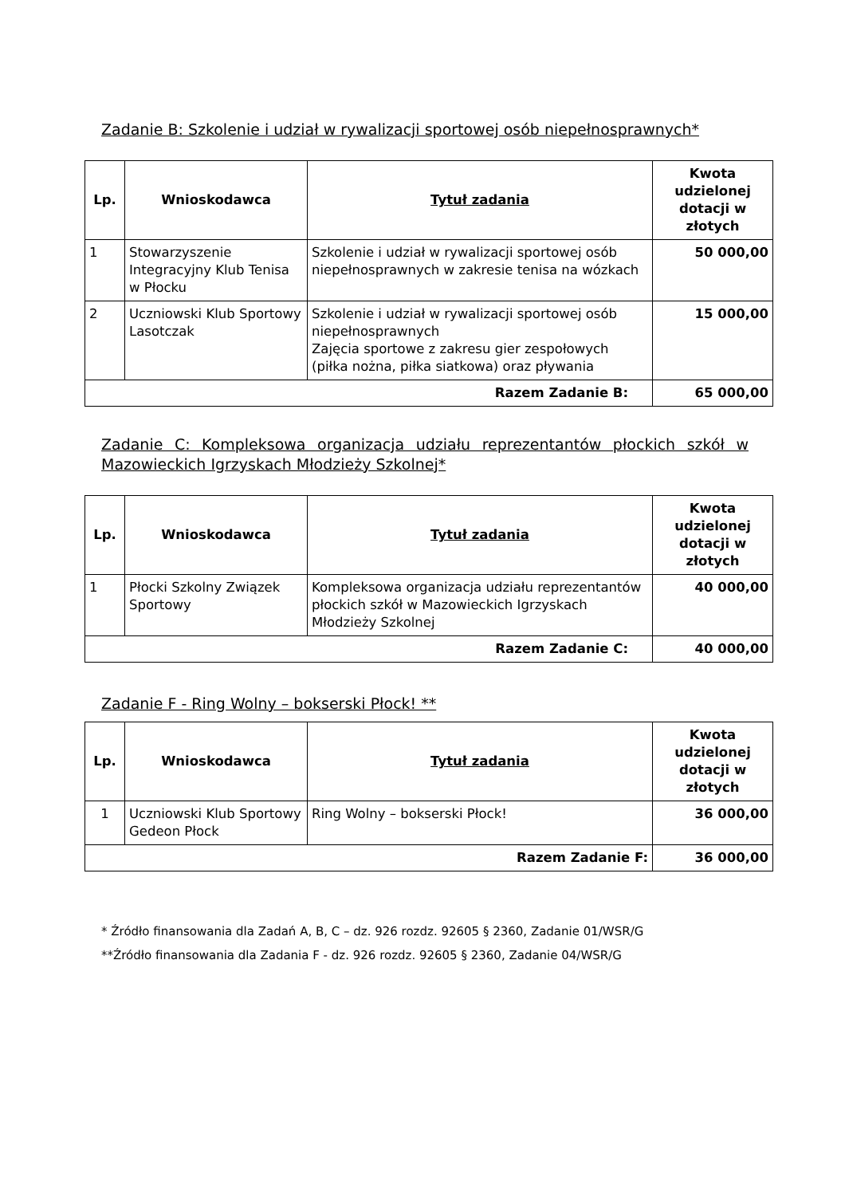Zadanie B: Szkolenie i udział w rywalizacji sportowej osób niepełnosprawnych*
| Lp. | Wnioskodawca | Tytuł zadania | Kwota udzielonej dotacji w złotych |
| --- | --- | --- | --- |
| 1 | Stowarzyszenie Integracyjny Klub Tenisa w Płocku | Szkolenie i udział w rywalizacji sportowej osób niepełnosprawnych w zakresie tenisa na wózkach | 50 000,00 |
| 2 | Uczniowski Klub Sportowy Lasotczak | Szkolenie i udział w rywalizacji sportowej osób niepełnosprawnych Zajęcia sportowe z zakresu gier zespołowych (piłka nożna, piłka siatkowa) oraz pływania | 15 000,00 |
| Razem Zadanie B: | | | 65 000,00 |
Zadanie C: Kompleksowa organizacja udziału reprezentantów płockich szkół w Mazowieckich Igrzyskach Młodzieży Szkolnej*
| Lp. | Wnioskodawca | Tytuł zadania | Kwota udzielonej dotacji w złotych |
| --- | --- | --- | --- |
| 1 | Płocki Szkolny Związek Sportowy | Kompleksowa organizacja udziału reprezentantów płockich szkół w Mazowieckich Igrzyskach Młodzieży Szkolnej | 40 000,00 |
| Razem Zadanie C: | | | 40 000,00 |
Zadanie F - Ring Wolny – bokserski Płock! **
| Lp. | Wnioskodawca | Tytuł zadania | Kwota udzielonej dotacji w złotych |
| --- | --- | --- | --- |
| 1 | Uczniowski Klub Sportowy Gedeon Płock | Ring Wolny – bokserski Płock! | 36 000,00 |
| Razem Zadanie F: | | | 36 000,00 |
* Źródło finansowania dla Zadań A, B, C – dz. 926 rozdz. 92605 § 2360, Zadanie 01/WSR/G
**Źródło finansowania dla Zadania F - dz. 926 rozdz. 92605 § 2360, Zadanie 04/WSR/G